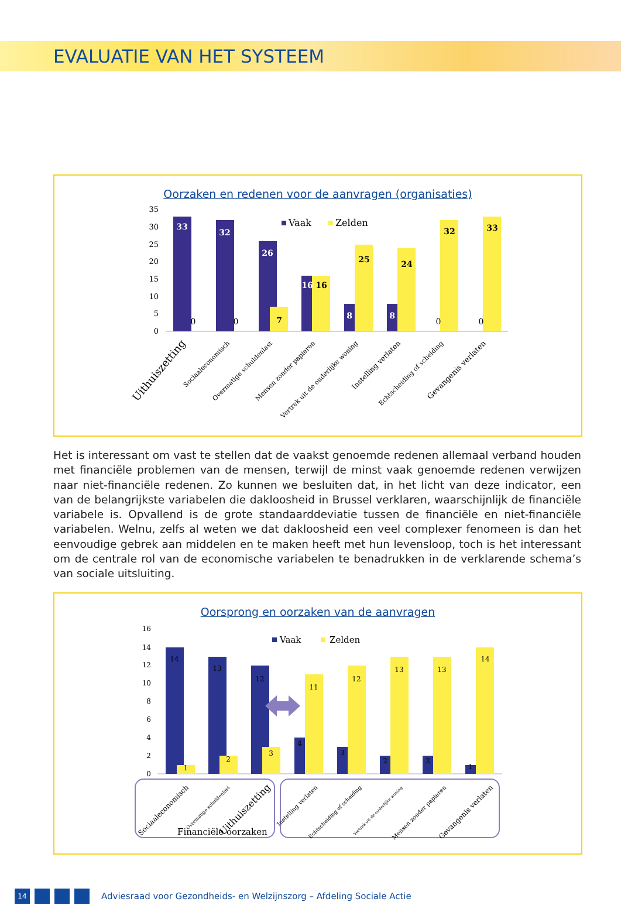EVALUATIE VAN HET SYSTEEM
Oorzaken en redenen voor de aanvragen (organisaties)
35
30
25
20
15
10
5
0
33
32
26
7
16
16
8
25
8
24
32
33
0
0
0
0
Vaak
Zelden
Uithuiszetting
Sociaaleconomisch
Overmatige schuldenlast
Mensen zonder papieren
Vertrek uit de ouderlijke woning
Instelling verlaten
Echtscheiding of scheiding
Gevangenis verlaten
Het is interessant om vast te stellen dat de vaakst genoemde redenen allemaal verband houden met financiële problemen van de mensen, terwijl de minst vaak genoemde redenen verwijzen naar niet-financiële redenen. Zo kunnen we besluiten dat, in het licht van deze indicator, een van de belangrijkste variabelen die dakloosheid in Brussel verklaren, waarschijnlijk de financiële variabele is. Opvallend is de grote standaarddeviatie tussen de financiële en niet-financiële variabelen. Welnu, zelfs al weten we dat dakloosheid een veel complexer fenomeen is dan het eenvoudige gebrek aan middelen en te maken heeft met hun levensloop, toch is het interes­sant om de centrale rol van de economische variabelen te benadrukken in de verklarende schema’s van sociale uitsluiting.
Oorsprong en oorzaken van de aanvragen
16
14
12
10
8
6
4
2
0
14
13
12
1
2
3
4
11
3
12
2
13
2
13
1
14
Vaak
Zelden
Sociaaleconomisch
Overmatige schuldenlast
Uithuiszetting
Instelling verlaten
Echtscheiding of scheiding
Vertrek uit de ouderlijke woning
Mensen zonder papieren
Gevangenis verlaten
Financiële oorzaken
14
Adviesraad voor Gezondheids- en Welzijnszorg – Afdeling Sociale Actie